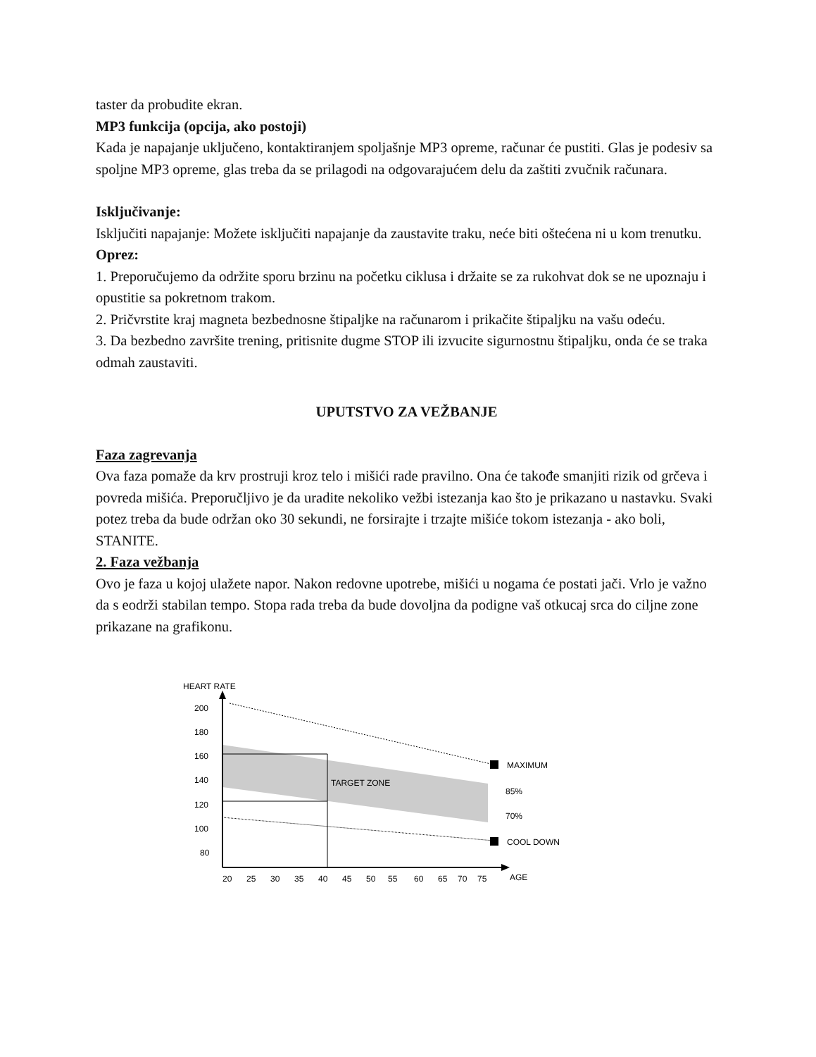taster da probudite ekran.
MP3 funkcija (opcija, ako postoji)
Kada je napajanje uključeno, kontaktiranjem spoljašnje MP3 opreme, računar će pustiti. Glas je podesiv sa spoljne MP3 opreme, glas treba da se prilagodi na odgovarajućem delu da zaštiti zvučnik računara.
Isključivanje:
Isključiti napajanje: Možete isključiti napajanje da zaustavite traku, neće biti oštećena ni u kom trenutku.
Oprez:
1. Preporučujemo da održite sporu brzinu na početku ciklusa i držaite se za rukohvat dok se ne upoznaju i opustitie sa pokretnom trakom.
2. Pričvrstite kraj magneta bezbednosne štipaljke na računarom i prikačite štipaljku na vašu odeću.
3. Da bezbedno završite trening, pritisnite dugme STOP ili izvucite sigurnostnu štipaljku, onda će se traka odmah zaustaviti.
UPUTSTVO ZA VEŽBANJE
Faza zagrevanja
Ova faza pomaže da krv prostruji kroz telo i mišići rade pravilno. Ona će takođe smanjiti rizik od grčeva i povreda mišića. Preporučljivo je da uradite nekoliko vežbi istezanja kao što je prikazano u nastavku. Svaki potez treba da bude održan oko 30 sekundi, ne forsirajte i trzajte mišiće tokom istezanja - ako boli, STANITE.
2. Faza vežbanja
Ovo je faza u kojoj ulažete napor. Nakon redovne upotrebe, mišići u nogama će postati jači. Vrlo je važno da s eodrži stabilan tempo. Stopa rada treba da bude dovoljna da podigne vaš otkucaj srca do ciljne zone prikazane na grafikonu.
HEART RATE
200
180
160
140
120
100
80
TARGET ZONE
MAXIMUM
85%
70%
COOL DOWN
20
25
30
35
40
45
50
55
60
65
70
75
AGE